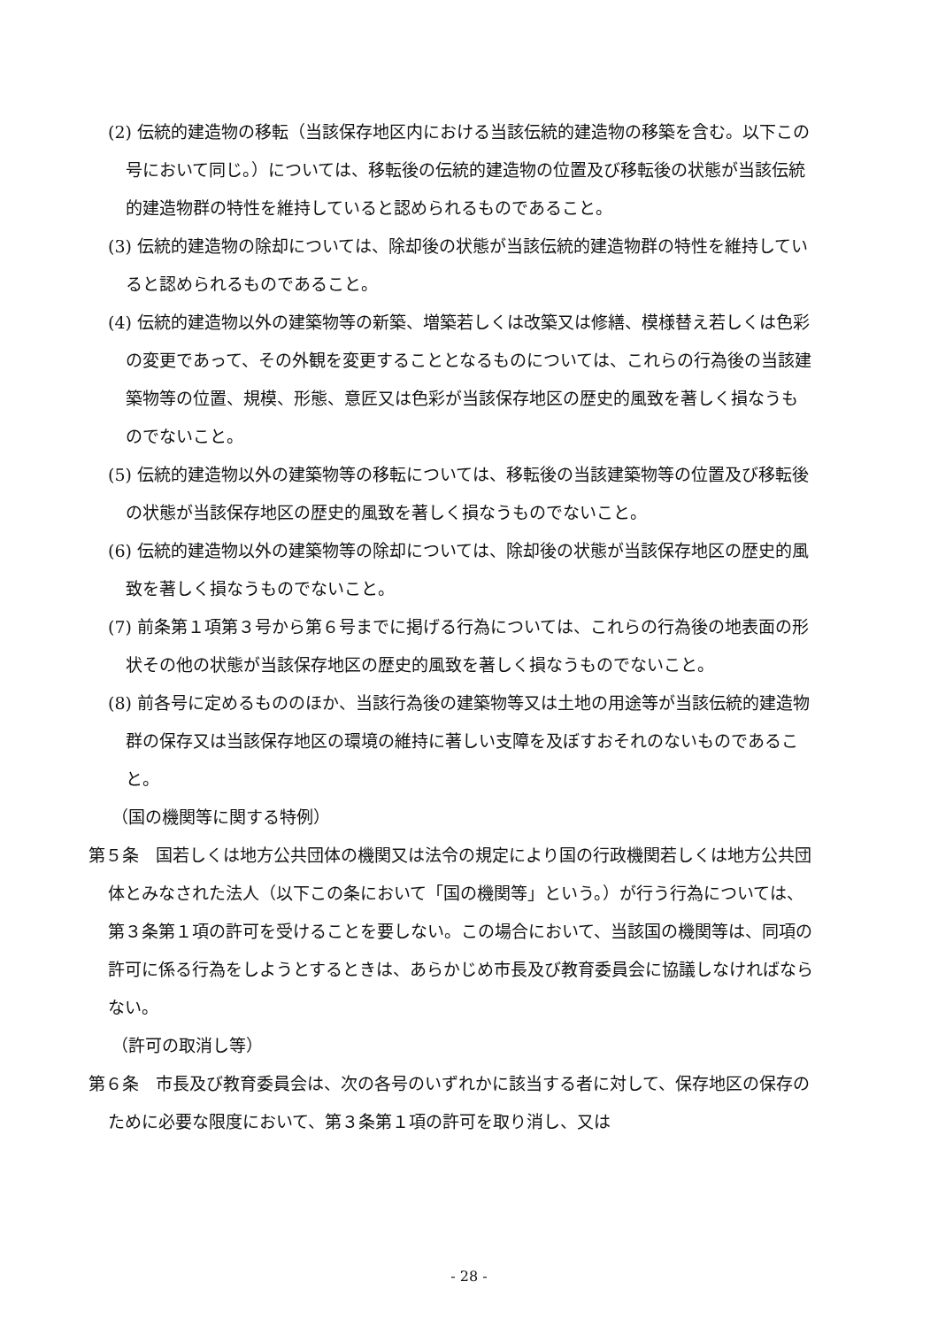(2) 伝統的建造物の移転（当該保存地区内における当該伝統的建造物の移築を含む。以下この号において同じ。）については、移転後の伝統的建造物の位置及び移転後の状態が当該伝統的建造物群の特性を維持していると認められるものであること。
(3) 伝統的建造物の除却については、除却後の状態が当該伝統的建造物群の特性を維持していると認められるものであること。
(4) 伝統的建造物以外の建築物等の新築、増築若しくは改築又は修繕、模様替え若しくは色彩の変更であって、その外観を変更することとなるものについては、これらの行為後の当該建築物等の位置、規模、形態、意匠又は色彩が当該保存地区の歴史的風致を著しく損なうものでないこと。
(5) 伝統的建造物以外の建築物等の移転については、移転後の当該建築物等の位置及び移転後の状態が当該保存地区の歴史的風致を著しく損なうものでないこと。
(6) 伝統的建造物以外の建築物等の除却については、除却後の状態が当該保存地区の歴史的風致を著しく損なうものでないこと。
(7) 前条第１項第３号から第６号までに掲げる行為については、これらの行為後の地表面の形状その他の状態が当該保存地区の歴史的風致を著しく損なうものでないこと。
(8) 前各号に定めるもののほか、当該行為後の建築物等又は土地の用途等が当該伝統的建造物群の保存又は当該保存地区の環境の維持に著しい支障を及ぼすおそれのないものであること。
（国の機関等に関する特例）
第５条　国若しくは地方公共団体の機関又は法令の規定により国の行政機関若しくは地方公共団体とみなされた法人（以下この条において「国の機関等」という。）が行う行為については、第３条第１項の許可を受けることを要しない。この場合において、当該国の機関等は、同項の許可に係る行為をしようとするときは、あらかじめ市長及び教育委員会に協議しなければならない。
（許可の取消し等）
第６条　市長及び教育委員会は、次の各号のいずれかに該当する者に対して、保存地区の保存のために必要な限度において、第３条第１項の許可を取り消し、又は
- 28 -